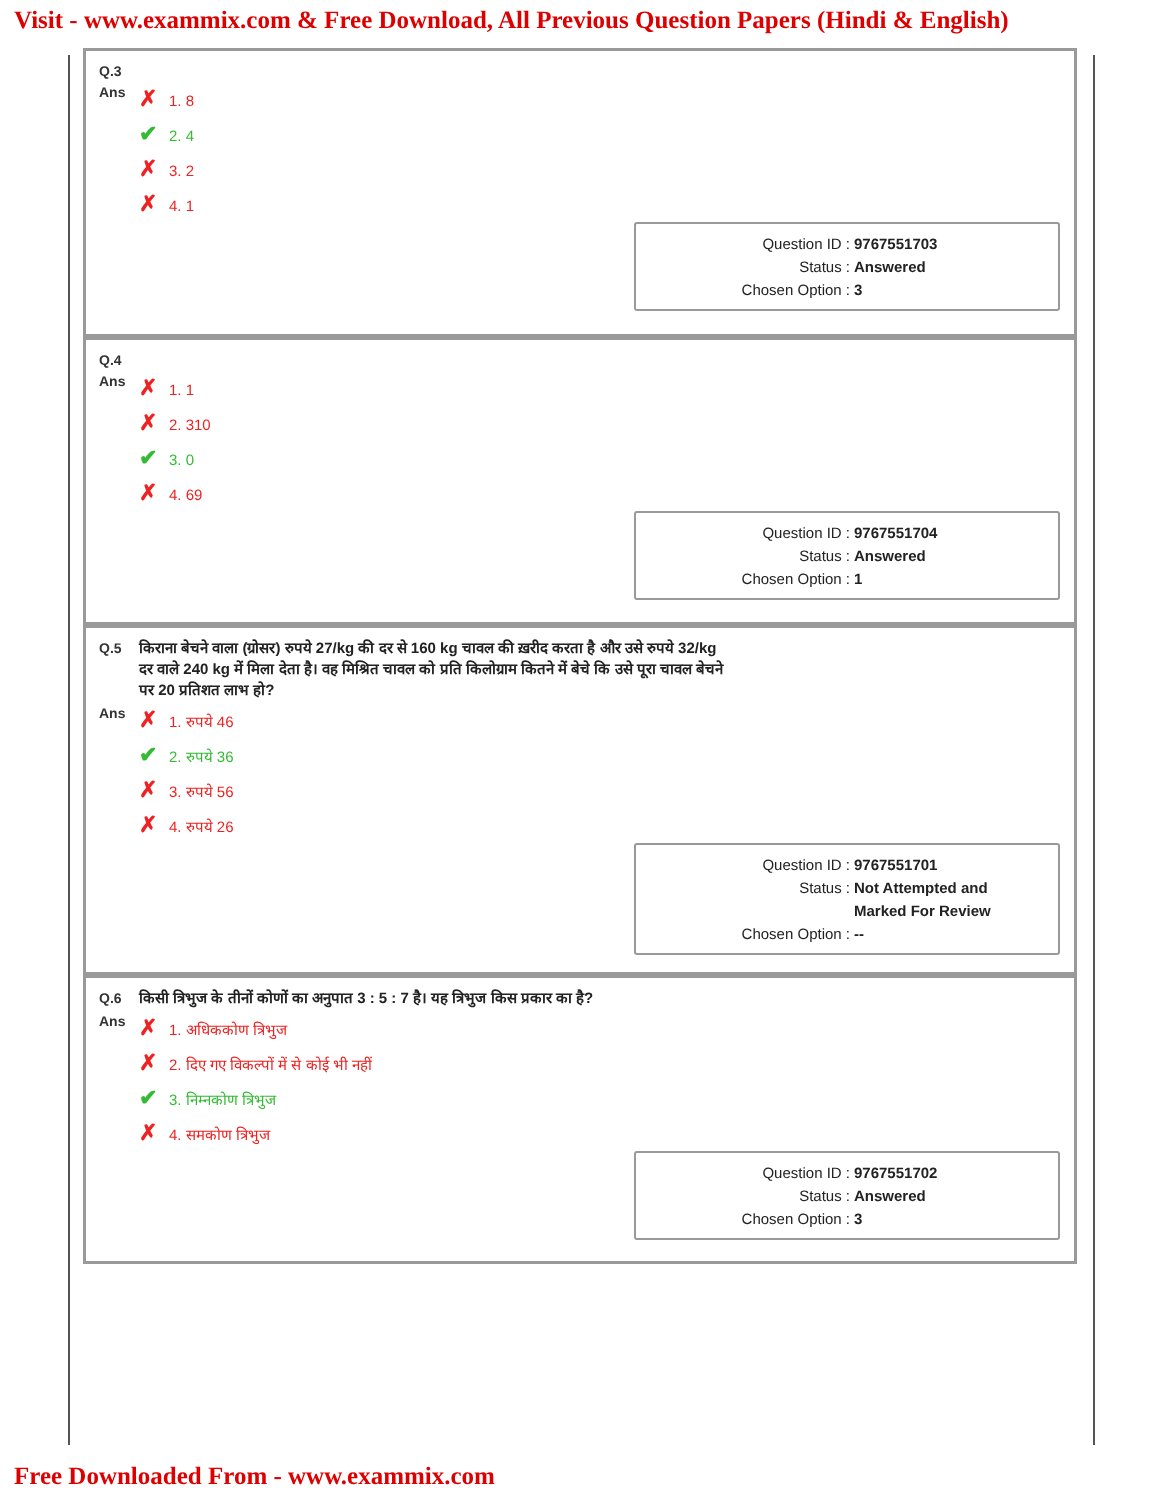Visit - www.exammix.com & Free Download, All Previous Question Papers (Hindi & English)
| Q.3 | |
| Ans | ✗ 1. 8 ✔ 2. 4 ✗ 3. 2 ✗ 4. 1 |
Question ID : 9767551703
Status : Answered
Chosen Option : 3
| Q.4 | |
| Ans | ✗ 1. 1 ✗ 2. 310 ✔ 3. 0 ✗ 4. 69 |
Question ID : 9767551704
Status : Answered
Chosen Option : 1
| Q.5 | किराना बेचने वाला (ग्रोसर) रुपये 27/kg की दर से 160 kg चावल की ख़रीद करता है और उसे रुपये 32/kg दर वाले 240 kg में मिला देता है। वह मिश्रित चावल को प्रति किलोग्राम कितने में बेचे कि उसे पूरा चावल बेचने पर 20 प्रतिशत लाभ हो? |
| Ans | ✗ 1. रुपये 46 ✔ 2. रुपये 36 ✗ 3. रुपये 56 ✗ 4. रुपये 26 |
Question ID : 9767551701
Status : Not Attempted and
Marked For Review
Chosen Option : --
| Q.6 | किसी त्रिभुज के तीनों कोणों का अनुपात 3 : 5 : 7 है। यह त्रिभुज किस प्रकार का है? |
| Ans | ✗ 1. अधिककोण त्रिभुज ✗ 2. दिए गए विकल्पों में से कोई भी नहीं ✔ 3. निम्नकोण त्रिभुज ✗ 4. समकोण त्रिभुज |
Question ID : 9767551702
Status : Answered
Chosen Option : 3
Free Downloaded From - www.exammix.com